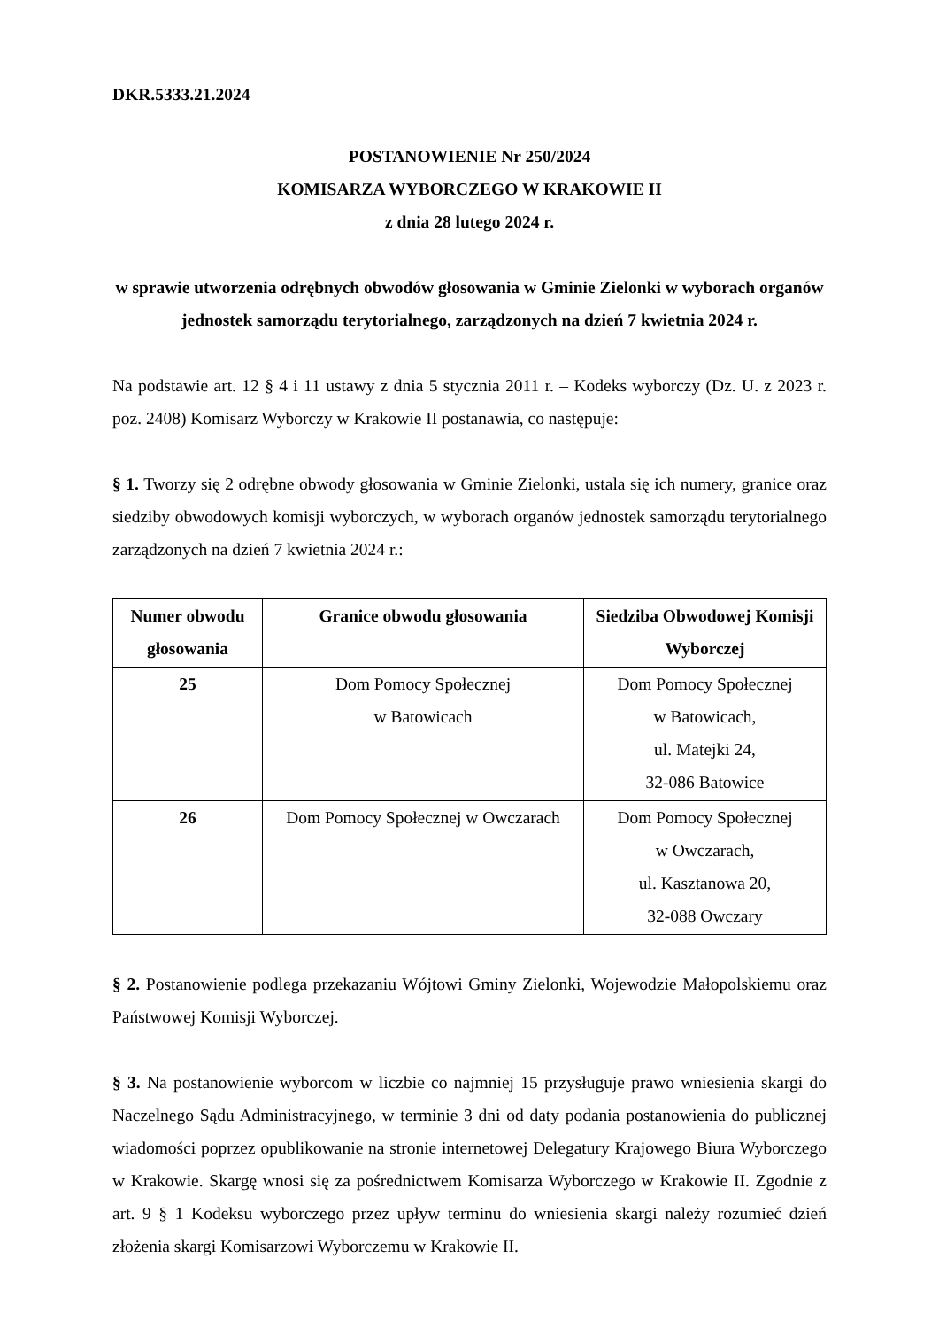DKR.5333.21.2024
POSTANOWIENIE Nr 250/2024
KOMISARZA WYBORCZEGO W KRAKOWIE II
z dnia 28 lutego 2024 r.
w sprawie utworzenia odrębnych obwodów głosowania w Gminie Zielonki w wyborach organów jednostek samorządu terytorialnego, zarządzonych na dzień 7 kwietnia 2024 r.
Na podstawie art. 12 § 4 i 11 ustawy z dnia 5 stycznia 2011 r. – Kodeks wyborczy (Dz. U. z 2023 r. poz. 2408) Komisarz Wyborczy w Krakowie II postanawia, co następuje:
§ 1. Tworzy się 2 odrębne obwody głosowania w Gminie Zielonki, ustala się ich numery, granice oraz siedziby obwodowych komisji wyborczych, w wyborach organów jednostek samorządu terytorialnego zarządzonych na dzień 7 kwietnia 2024 r.:
| Numer obwodu głosowania | Granice obwodu głosowania | Siedziba Obwodowej Komisji Wyborczej |
| --- | --- | --- |
| 25 | Dom Pomocy Społecznej w Batowicach | Dom Pomocy Społecznej w Batowicach, ul. Matejki 24, 32-086 Batowice |
| 26 | Dom Pomocy Społecznej w Owczarach | Dom Pomocy Społecznej w Owczarach, ul. Kasztanowa 20, 32-088 Owczary |
§ 2. Postanowienie podlega przekazaniu Wójtowi Gminy Zielonki, Wojewodzie Małopolskiemu oraz Państwowej Komisji Wyborczej.
§ 3. Na postanowienie wyborcom w liczbie co najmniej 15 przysługuje prawo wniesienia skargi do Naczelnego Sądu Administracyjnego, w terminie 3 dni od daty podania postanowienia do publicznej wiadomości poprzez opublikowanie na stronie internetowej Delegatury Krajowego Biura Wyborczego w Krakowie. Skargę wnosi się za pośrednictwem Komisarza Wyborczego w Krakowie II. Zgodnie z art. 9 § 1 Kodeksu wyborczego przez upływ terminu do wniesienia skargi należy rozumieć dzień złożenia skargi Komisarzowi Wyborczemu w Krakowie II.